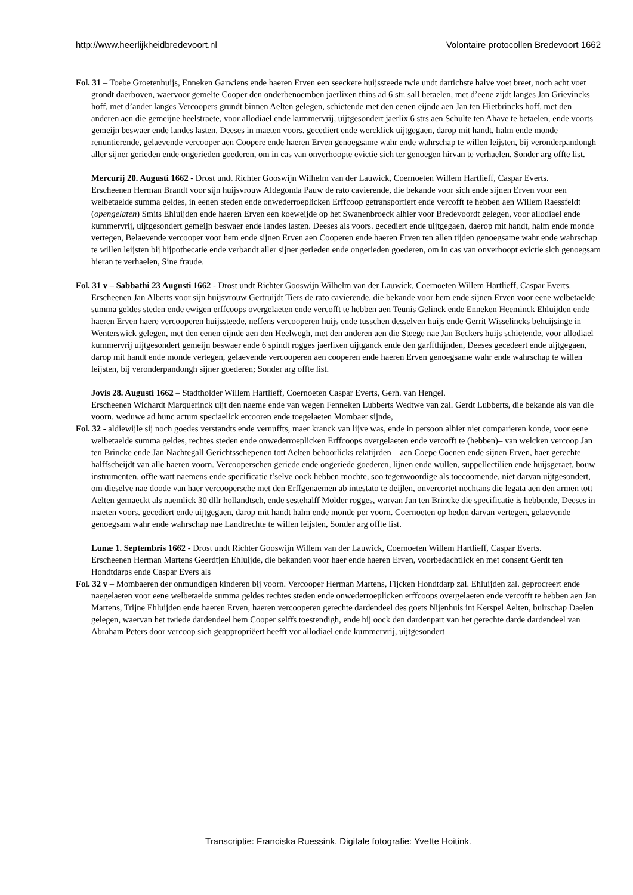http://www.heerlijkheidbredevoort.nl Volontaire protocollen Bredevoort 1662
Fol. 31 – Toebe Groetenhuijs, Enneken Garwiens ende haeren Erven een seeckere huijssteede twie undt dartichste halve voet breet, noch acht voet grondt daerboven, waervoor gemelte Cooper den onderbenoemben jaerlixen thins ad 6 str. sall betaelen, met d’eene zijdt langes Jan Grievincks hoff, met d’ander langes Vercoopers grundt binnen Aelten gelegen, schietende met den eenen eijnde aen Jan ten Hietbrincks hoff, met den anderen aen die gemeijne heelstraete, voor allodiael ende kummervrij, uijtgesondert jaerlix 6 strs aen Schulte ten Ahave te betaelen, ende voorts gemeijn beswaer ende landes lasten. Deeses in maeten voors. gecediert ende wercklick uijtgegaen, darop mit handt, halm ende monde renuntierende, gelaevende vercooper aen Coopere ende haeren Erven genoegsame wahr ende wahrschap te willen leijsten, bij veronderpandongh aller sijner gerieden ende ongerieden goederen, om in cas van onverhoopte evictie sich ter genoegen hirvan te verhaelen. Sonder arg offte list.
Mercurij 20. Augusti 1662 - Drost undt Richter Gooswijn Wilhelm van der Lauwick, Coernoeten Willem Hartlieff, Caspar Everts.
Erscheenen Herman Brandt voor sijn huijsvrouw Aldegonda Pauw de rato cavierende, die bekande voor sich ende sijnen Erven voor een welbetaelde summa geldes, in eenen steden ende onwederroeplicken Erffcoop getransportiert ende vercofft te hebben aen Willem Raessfeldt (opengelaten) Smits Ehluijden ende haeren Erven een koeweijde op het Swanenbroeck alhier voor Bredevoordt gelegen, voor allodiael ende kummervrij, uijtgesondert gemeijn beswaer ende landes lasten. Deeses als voors. gecediert ende uijtgegaen, daerop mit handt, halm ende monde vertegen, Belaevende vercooper voor hem ende sijnen Erven aen Cooperen ende haeren Erven ten allen tijden genoegsame wahr ende wahrschap te willen leijsten bij hijpothecatie ende verbandt aller sijner gerieden ende ongerieden goederen, om in cas van onverhoopt evictie sich genoegsam hieran te verhaelen, Sine fraude.
Fol. 31 v – Sabbathi 23 Augusti 1662 - Drost undt Richter Gooswijn Wilhelm van der Lauwick, Coernoeten Willem Hartlieff, Caspar Everts.
Erscheenen Jan Alberts voor sijn huijsvrouw Gertruijdt Tiers de rato cavierende, die bekande voor hem ende sijnen Erven voor eene welbetaelde summa geldes steden ende ewigen erffcoops overgelaeten ende vercofft te hebben aen Teunis Gelinck ende Enneken Heeminck Ehluijden ende haeren Erven haere vercooperen huijssteede, neffens vercooperen huijs ende tusschen desselven huijs ende Gerrit Wisselincks behuijsinge in Wenterswick gelegen, met den eenen eijnde aen den Heelwegh, met den anderen aen die Steege nae Jan Beckers huijs schietende, voor allodiael kummervrij uijtgesondert gemeijn beswaer ende 6 spindt rogges jaerlixen uijtganck ende den garffthijnden, Deeses gecedeert ende uijtgegaen, darop mit handt ende monde vertegen, gelaevende vercooperen aen cooperen ende haeren Erven genoegsame wahr ende wahrschap te willen leijsten, bij veronderpandongh sijner goederen; Sonder arg offte list.
Jovis 28. Augusti 1662 – Stadtholder Willem Hartlieff, Coernoeten Caspar Everts, Gerh. van Hengel.
Erscheenen Wichardt Marquerinck uijt den naeme ende van wegen Fenneken Lubberts Wedtwe van zal. Gerdt Lubberts, die bekande als van die voorn. weduwe ad hunc actum speciaelick ercooren ende toegelaeten Mombaer sijnde,
Fol. 32 - aldiewijle sij noch goedes verstandts ende vernuffts, maer kranck van lijve was, ende in persoon alhier niet comparieren konde, voor eene welbetaelde summa geldes, rechtes steden ende onwederroeplicken Erffcoops overgelaeten ende vercofft te (hebben)– van welcken vercoop Jan ten Brincke ende Jan Nachtegall Gerichtsschepenen tott Aelten behoorlicks relatijrden – aen Coepe Coenen ende sijnen Erven, haer gerechte halffscheijdt van alle haeren voorn. Vercooperschen geriede ende ongeriede goederen, lijnen ende wullen, suppellectilien ende huijsgeraet, bouw instrumenten, offte watt naemens ende specificatie t’selve oock hebben mochte, soo tegenwoordige als toecoomende, niet darvan uijtgesondert, om dieselve nae doode van haer vercoopersche met den Erffgenaemen ab intestato te deijlen, onvercortet nochtans die legata aen den armen tott Aelten gemaeckt als naemlick 30 dllr hollandtsch, ende sestehalff Molder rogges, warvan Jan ten Brincke die specificatie is hebbende, Deeses in maeten voors. gecediert ende uijtgegaen, darop mit handt halm ende monde per voorn. Coernoeten op heden darvan vertegen, gelaevende genoegsam wahr ende wahrschap nae Landtrechte te willen leijsten, Sonder arg offte list.
Lunæ 1. Septembris 1662 - Drost undt Richter Gooswijn Willem van der Lauwick, Coernoeten Willem Hartlieff, Caspar Everts.
Erscheenen Herman Martens Geerdtjen Ehluijde, die bekanden voor haer ende haeren Erven, voorbedachtlick en met consent Gerdt ten Hondtdarps ende Caspar Evers als
Fol. 32 v – Mombaeren der onmundigen kinderen bij voorn. Vercooper Herman Martens, Fijcken Hondtdarp zal. Ehluijden zal. geprocreert ende naegelaeten voor eene welbetaelde summa geldes rechtes steden ende onwederroeplicken erffcoops overgelaeten ende vercofft te hebben aen Jan Martens, Trijne Ehluijden ende haeren Erven, haeren vercooperen gerechte dardendeel des goets Nijenhuis int Kerspel Aelten, buirschap Daelen gelegen, waervan het twiede dardendeel hem Cooper selffs toestendigh, ende hij oock den dardenpart van het gerechte darde dardendeel van Abraham Peters door vercoop sich geappropriëert heefft vor allodiael ende kummervrij, uijtgesondert
Transcriptie: Franciska Ruessink. Digitale fotografie: Yvette Hoitink.